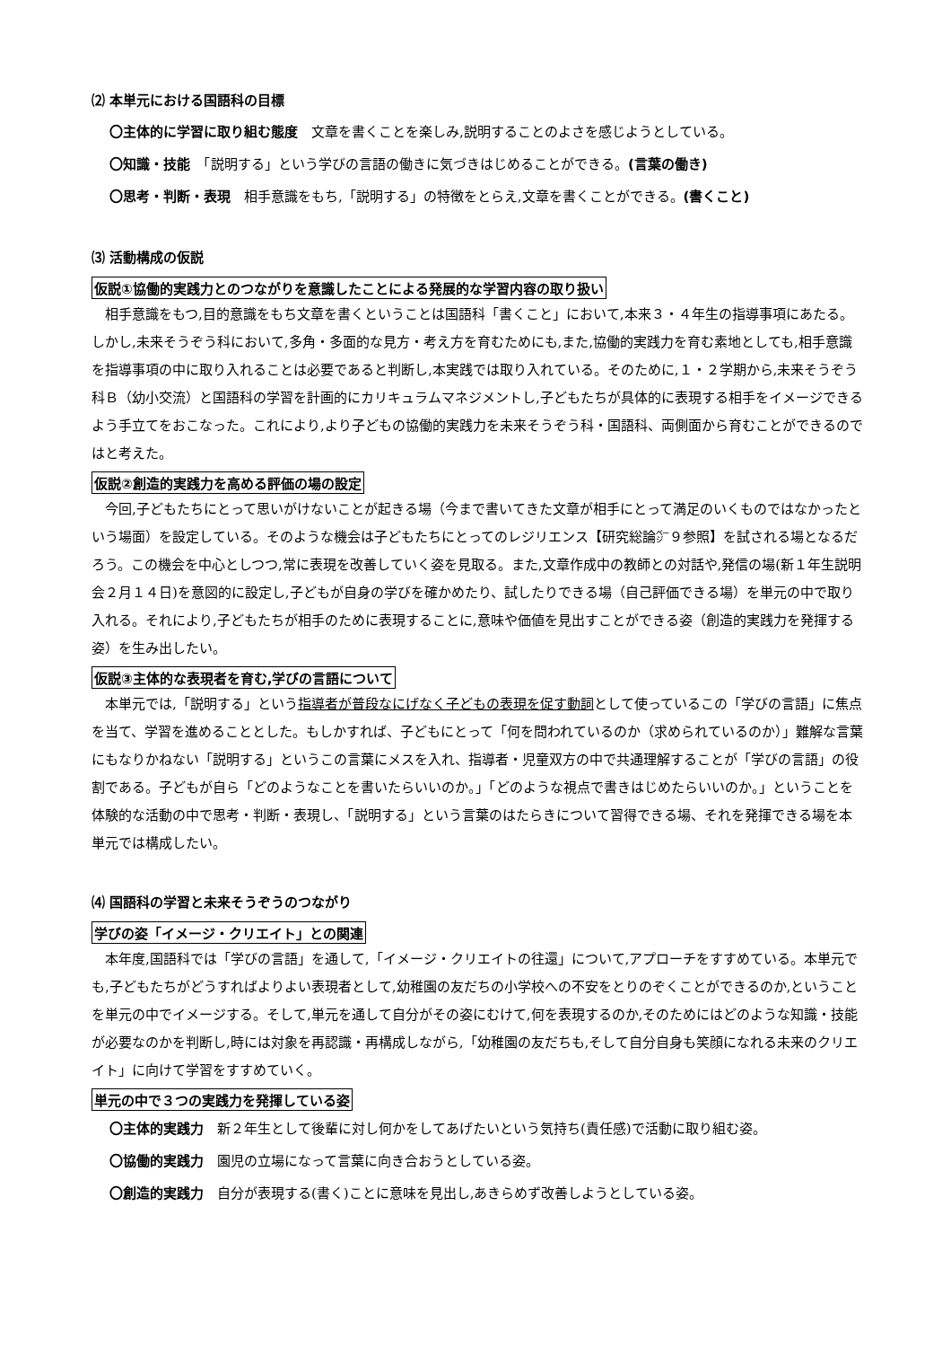⑵ 本単元における国語科の目標
〇主体的に学習に取り組む態度　文章を書くことを楽しみ,説明することのよさを感じようとしている。
〇知識・技能　「説明する」という学びの言語の働きに気づきはじめることができる。(言葉の働き)
〇思考・判断・表現　相手意識をもち,「説明する」の特徴をとらえ,文章を書くことができる。(書くこと)
⑶ 活動構成の仮説
仮説①協働的実践力とのつながりを意識したことによる発展的な学習内容の取り扱い
相手意識をもつ,目的意識をもち文章を書くということは国語科「書くこと」において,本来３・４年生の指導事項にあたる。しかし,未来そうぞう科において,多角・多面的な見方・考え方を育むためにも,また,協働的実践力を育む素地としても,相手意識を指導事項の中に取り入れることは必要であると判断し,本実践では取り入れている。そのために,１・２学期から,未来そうぞう科Ｂ（幼小交流）と国語科の学習を計画的にカリキュラムマネジメントし,子どもたちが具体的に表現する相手をイメージできるよう手立てをおこなった。これにより,より子どもの協働的実践力を未来そうぞう科・国語科、両側面から育むことができるのではと考えた。
仮説②創造的実践力を高める評価の場の設定
今回,子どもたちにとって思いがけないことが起きる場（今まで書いてきた文章が相手にとって満足のいくものではなかったという場面）を設定している。そのような機会は子どもたちにとってのレジリエンス【研究総論㌻９参照】を試される場となるだろう。この機会を中心としつつ,常に表現を改善していく姿を見取る。また,文章作成中の教師との対話や,発信の場(新１年生説明会２月１４日)を意図的に設定し,子どもが自身の学びを確かめたり、試したりできる場（自己評価できる場）を単元の中で取り入れる。それにより,子どもたちが相手のために表現することに,意味や価値を見出すことができる姿（創造的実践力を発揮する姿）を生み出したい。
仮説③主体的な表現者を育む,学びの言語について
本単元では,「説明する」という指導者が普段なにげなく子どもの表現を促す動詞として使っているこの「学びの言語」に焦点を当て、学習を進めることとした。もしかすれば、子どもにとって「何を問われているのか（求められているのか）」難解な言葉にもなりかねない「説明する」というこの言葉にメスを入れ、指導者・児童双方の中で共通理解することが「学びの言語」の役割である。子どもが自ら「どのようなことを書いたらいいのか。」「どのような視点で書きはじめたらいいのか。」ということを体験的な活動の中で思考・判断・表現し、「説明する」という言葉のはたらきについて習得できる場、それを発揮できる場を本単元では構成したい。
⑷ 国語科の学習と未来そうぞうのつながり
学びの姿「イメージ・クリエイト」との関連
本年度,国語科では「学びの言語」を通して,「イメージ・クリエイトの往還」について,アプローチをすすめている。本単元でも,子どもたちがどうすればよりよい表現者として,幼稚園の友だちの小学校への不安をとりのぞくことができるのか,ということを単元の中でイメージする。そして,単元を通して自分がその姿にむけて,何を表現するのか,そのためにはどのような知識・技能が必要なのかを判断し,時には対象を再認識・再構成しながら,「幼稚園の友だちも,そして自分自身も笑顔になれる未来のクリエイト」に向けて学習をすすめていく。
単元の中で３つの実践力を発揮している姿
〇主体的実践力　新２年生として後輩に対し何かをしてあげたいという気持ち(責任感)で活動に取り組む姿。
〇協働的実践力　園児の立場になって言葉に向き合おうとしている姿。
〇創造的実践力　自分が表現する(書く)ことに意味を見出し,あきらめず改善しようとしている姿。